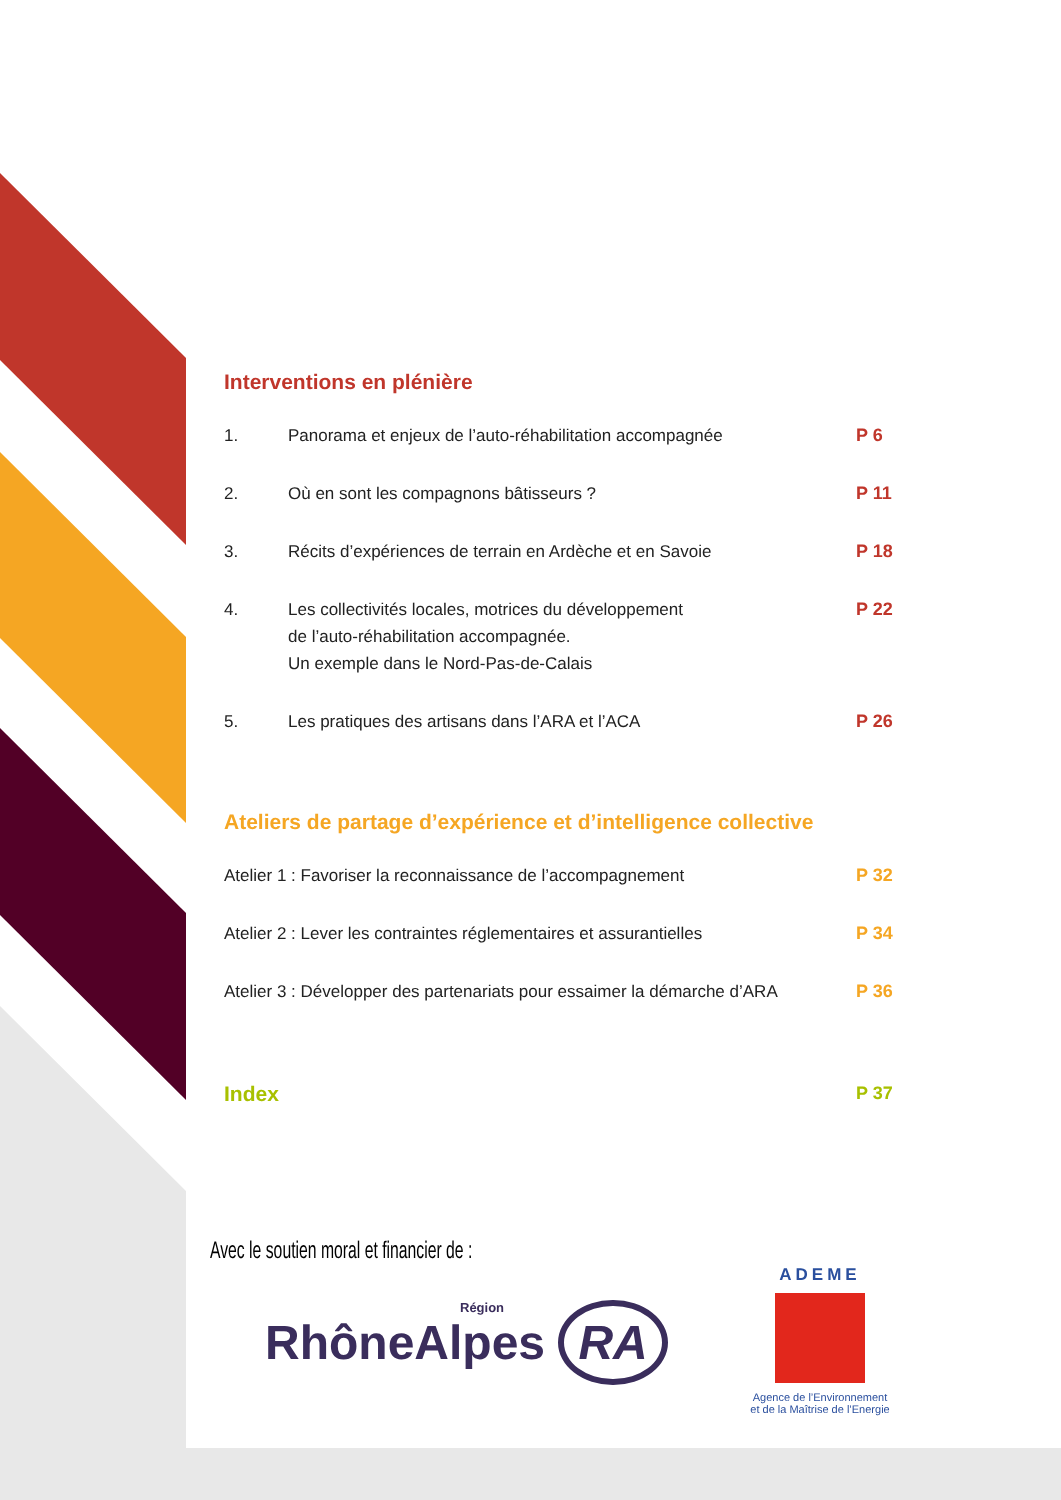Interventions en plénière
1. Panorama et enjeux de l’auto-réhabilitation accompagnée P 6
2. Où en sont les compagnons bâtisseurs ? P 11
3. Récits d’expériences de terrain en Ardèche et en Savoie P 18
4. Les collectivités locales, motrices du développement
de l’auto-réhabilitation accompagnée.
Un exemple dans le Nord-Pas-de-Calais P 22
5. Les pratiques des artisans dans l’ARA et l’ACA P 26
Ateliers de partage d’expérience et d’intelligence collective
Atelier 1 : Favoriser la reconnaissance de l’accompagnement P 32
Atelier 2 : Lever les contraintes réglementaires et assurantielles P 34
Atelier 3 : Développer des partenariats pour essaimer la démarche d’ARA P 36
Index P 37
Avec le soutien moral et financier de :
Région
RhôneAlpes RA
ADEME
Agence de l’Environnement
et de la Maîtrise de l’Energie